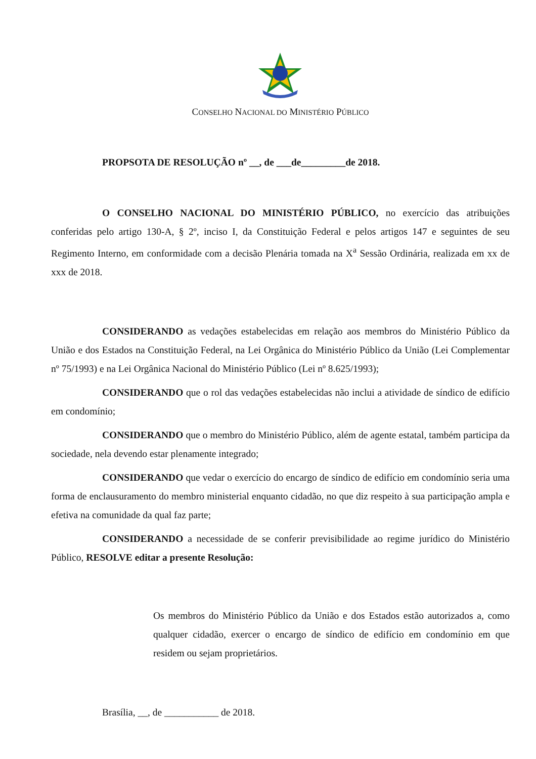CONSELHO NACIONAL DO MINISTÉRIO PÚBLICO
PROPSOTA DE RESOLUÇÃO nº __, de ___de_________de 2018.
O CONSELHO NACIONAL DO MINISTÉRIO PÚBLICO, no exercício das atribuições conferidas pelo artigo 130-A, § 2º, inciso I, da Constituição Federal e pelos artigos 147 e seguintes de seu Regimento Interno, em conformidade com a decisão Plenária tomada na X<sup>a</sup> Sessão Ordinária, realizada em xx de xxx de 2018.
CONSIDERANDO as vedações estabelecidas em relação aos membros do Ministério Público da União e dos Estados na Constituição Federal, na Lei Orgânica do Ministério Público da União (Lei Complementar nº 75/1993) e na Lei Orgânica Nacional do Ministério Público (Lei nº 8.625/1993);
CONSIDERANDO que o rol das vedações estabelecidas não inclui a atividade de síndico de edifício em condomínio;
CONSIDERANDO que o membro do Ministério Público, além de agente estatal, também participa da sociedade, nela devendo estar plenamente integrado;
CONSIDERANDO que vedar o exercício do encargo de síndico de edifício em condomínio seria uma forma de enclausuramento do membro ministerial enquanto cidadão, no que diz respeito à sua participação ampla e efetiva na comunidade da qual faz parte;
CONSIDERANDO a necessidade de se conferir previsibilidade ao regime jurídico do Ministério Público, RESOLVE editar a presente Resolução:
Os membros do Ministério Público da União e dos Estados estão autorizados a, como qualquer cidadão, exercer o encargo de síndico de edifício em condomínio em que residem ou sejam proprietários.
Brasília, __, de ___________ de 2018.